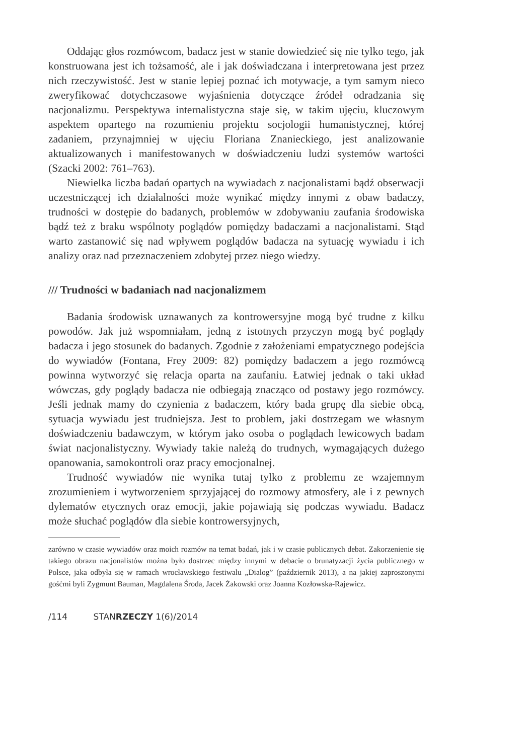Oddając głos rozmówcom, badacz jest w stanie dowiedzieć się nie tylko tego, jak konstruowana jest ich tożsamość, ale i jak doświadczana i interpretowana jest przez nich rzeczywistość. Jest w stanie lepiej poznać ich motywacje, a tym samym nieco zweryfikować dotychczasowe wyjaśnienia dotyczące źródeł odradzania się nacjonalizmu. Perspektywa internalistyczna staje się, w takim ujęciu, kluczowym aspektem opartego na rozumieniu projektu socjologii humanistycznej, której zadaniem, przynajmniej w ujęciu Floriana Znanieckiego, jest analizowanie aktualizowanych i manifestowanych w doświadczeniu ludzi systemów wartości (Szacki 2002: 761–763).
Niewielka liczba badań opartych na wywiadach z nacjonalistami bądź obserwacji uczestniczącej ich działalności może wynikać między innymi z obaw badaczy, trudności w dostępie do badanych, problemów w zdobywaniu zaufania środowiska bądź też z braku wspólnoty poglądów pomiędzy badaczami a nacjonalistami. Stąd warto zastanowić się nad wpływem poglądów badacza na sytuację wywiadu i ich analizy oraz nad przeznaczeniem zdobytej przez niego wiedzy.
/// Trudności w badaniach nad nacjonalizmem
Badania środowisk uznawanych za kontrowersyjne mogą być trudne z kilku powodów. Jak już wspomniałam, jedną z istotnych przyczyn mogą być poglądy badacza i jego stosunek do badanych. Zgodnie z założeniami empatycznego podejścia do wywiadów (Fontana, Frey 2009: 82) pomiędzy badaczem a jego rozmówcą powinna wytworzyć się relacja oparta na zaufaniu. Łatwiej jednak o taki układ wówczas, gdy poglądy badacza nie odbiegają znacząco od postawy jego rozmówcy. Jeśli jednak mamy do czynienia z badaczem, który bada grupę dla siebie obcą, sytuacja wywiadu jest trudniejsza. Jest to problem, jaki dostrzegam we własnym doświadczeniu badawczym, w którym jako osoba o poglądach lewicowych badam świat nacjonalistyczny. Wywiady takie należą do trudnych, wymagających dużego opanowania, samokontroli oraz pracy emocjonalnej.
Trudność wywiadów nie wynika tutaj tylko z problemu ze wzajemnym zrozumieniem i wytworzeniem sprzyjającej do rozmowy atmosfery, ale i z pewnych dylematów etycznych oraz emocji, jakie pojawiają się podczas wywiadu. Badacz może słuchać poglądów dla siebie kontrowersyjnych,
zarówno w czasie wywiadów oraz moich rozmów na temat badań, jak i w czasie publicznych debat. Zakorzenienie się takiego obrazu nacjonalistów można było dostrzec między innymi w debacie o brunatyzacji życia publicznego w Polsce, jaka odbyła się w ramach wrocławskiego festiwalu „Dialog” (październik 2013), a na jakiej zaproszonymi gośćmi byli Zygmunt Bauman, Magdalena Środa, Jacek Żakowski oraz Joanna Kozłowska-Rajewicz.
/114 STANRZECZY 1(6)/2014